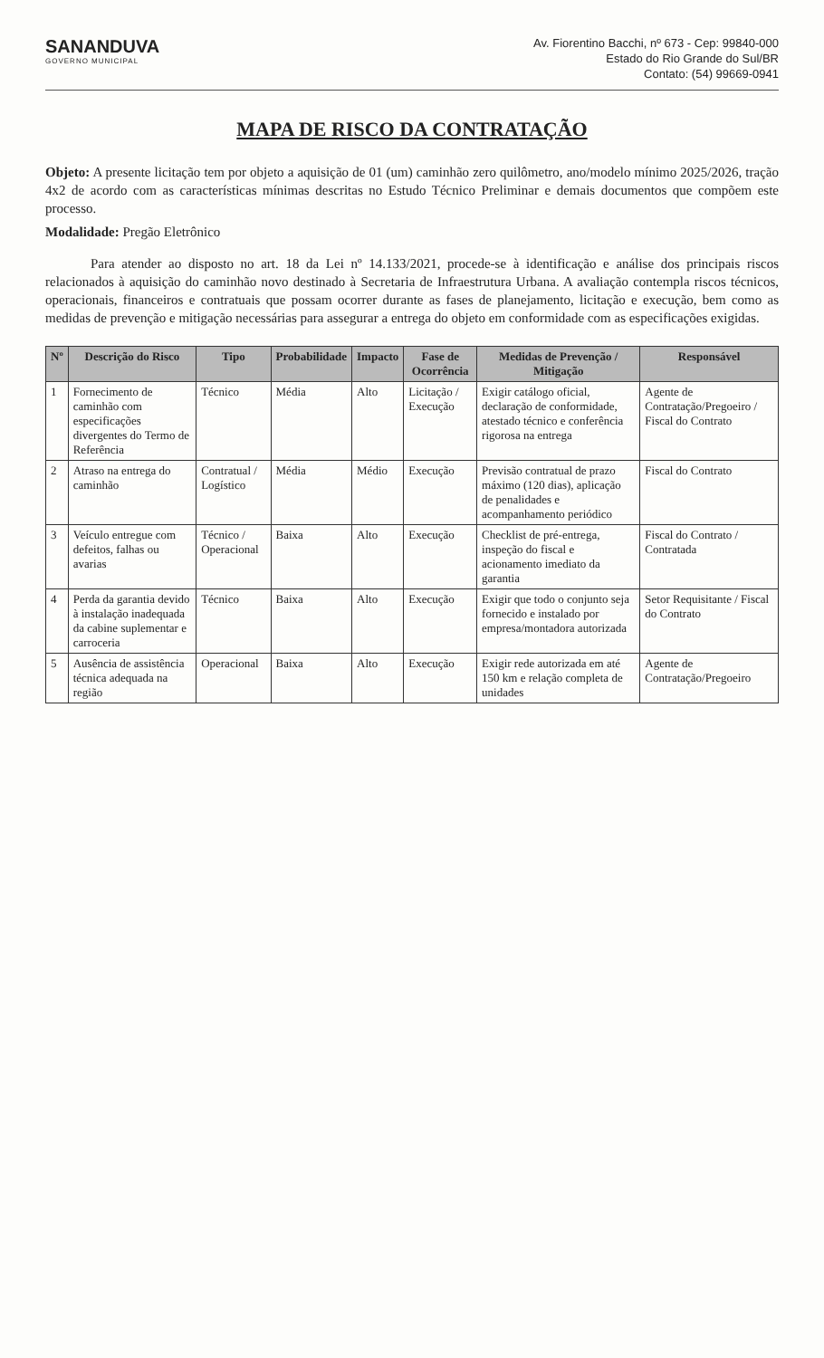SANANDUVA
GOVERNO MUNICIPAL
Av. Fiorentino Bacchi, nº 673 - Cep: 99840-000
Estado do Rio Grande do Sul/BR
Contato: (54) 99669-0941
MAPA DE RISCO DA CONTRATAÇÃO
Objeto: A presente licitação tem por objeto a aquisição de 01 (um) caminhão zero quilômetro, ano/modelo mínimo 2025/2026, tração 4x2 de acordo com as características mínimas descritas no Estudo Técnico Preliminar e demais documentos que compõem este processo.
Modalidade: Pregão Eletrônico
Para atender ao disposto no art. 18 da Lei nº 14.133/2021, procede-se à identificação e análise dos principais riscos relacionados à aquisição do caminhão novo destinado à Secretaria de Infraestrutura Urbana. A avaliação contempla riscos técnicos, operacionais, financeiros e contratuais que possam ocorrer durante as fases de planejamento, licitação e execução, bem como as medidas de prevenção e mitigação necessárias para assegurar a entrega do objeto em conformidade com as especificações exigidas.
| Nº | Descrição do Risco | Tipo | Probabilidade | Impacto | Fase de Ocorrência | Medidas de Prevenção / Mitigação | Responsável |
| --- | --- | --- | --- | --- | --- | --- | --- |
| 1 | Fornecimento de caminhão com especificações divergentes do Termo de Referência | Técnico | Média | Alto | Licitação / Execução | Exigir catálogo oficial, declaração de conformidade, atestado técnico e conferência rigorosa na entrega | Agente de Contratação/Pregoeiro / Fiscal do Contrato |
| 2 | Atraso na entrega do caminhão | Contratual / Logístico | Média | Médio | Execução | Previsão contratual de prazo máximo (120 dias), aplicação de penalidades e acompanhamento periódico | Fiscal do Contrato |
| 3 | Veículo entregue com defeitos, falhas ou avarias | Técnico / Operacional | Baixa | Alto | Execução | Checklist de pré-entrega, inspeção do fiscal e acionamento imediato da garantia | Fiscal do Contrato / Contratada |
| 4 | Perda da garantia devido à instalação inadequada da cabine suplementar e carroceria | Técnico | Baixa | Alto | Execução | Exigir que todo o conjunto seja fornecido e instalado por empresa/montadora autorizada | Setor Requisitante / Fiscal do Contrato |
| 5 | Ausência de assistência técnica adequada na região | Operacional | Baixa | Alto | Execução | Exigir rede autorizada em até 150 km e relação completa de unidades | Agente de Contratação/Pregoeiro |